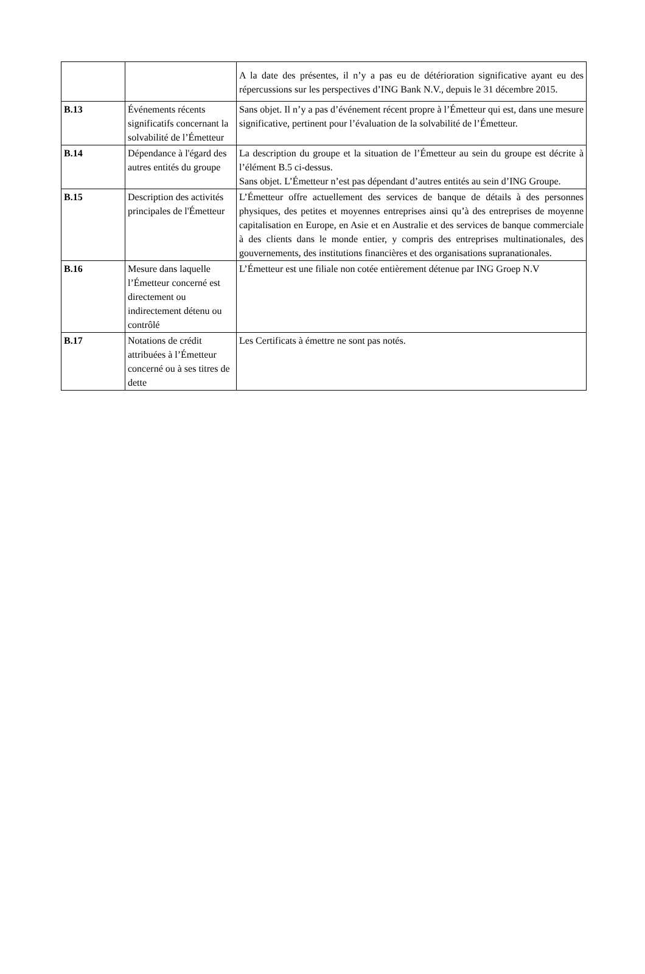| | | A la date des présentes, il n’y a pas eu de détérioration significative ayant eu des répercussions sur les perspectives d’ING Bank N.V., depuis le 31 décembre 2015. |
| B.13 | Événements récents significatifs concernant la solvabilité de l’Émetteur | Sans objet. Il n’y a pas d’événement récent propre à l’Émetteur qui est, dans une mesure significative, pertinent pour l’évaluation de la solvabilité de l’Émetteur. |
| B.14 | Dépendance à l'égard des autres entités du groupe | La description du groupe et la situation de l’Émetteur au sein du groupe est décrite à l’élément B.5 ci-dessus. Sans objet. L’Émetteur n’est pas dépendant d’autres entités au sein d’ING Groupe. |
| B.15 | Description des activités principales de l'Émetteur | L’Émetteur offre actuellement des services de banque de détails à des personnes physiques, des petites et moyennes entreprises ainsi qu’à des entreprises de moyenne capitalisation en Europe, en Asie et en Australie et des services de banque commerciale à des clients dans le monde entier, y compris des entreprises multinationales, des gouvernements, des institutions financières et des organisations supranationales. |
| B.16 | Mesure dans laquelle l’Émetteur concerné est directement ou indirectement détenu ou contrôlé | L’Émetteur est une filiale non cotée entièrement détenue par ING Groep N.V |
| B.17 | Notations de crédit attribuées à l’Émetteur concerné ou à ses titres de dette | Les Certificats à émettre ne sont pas notés. |